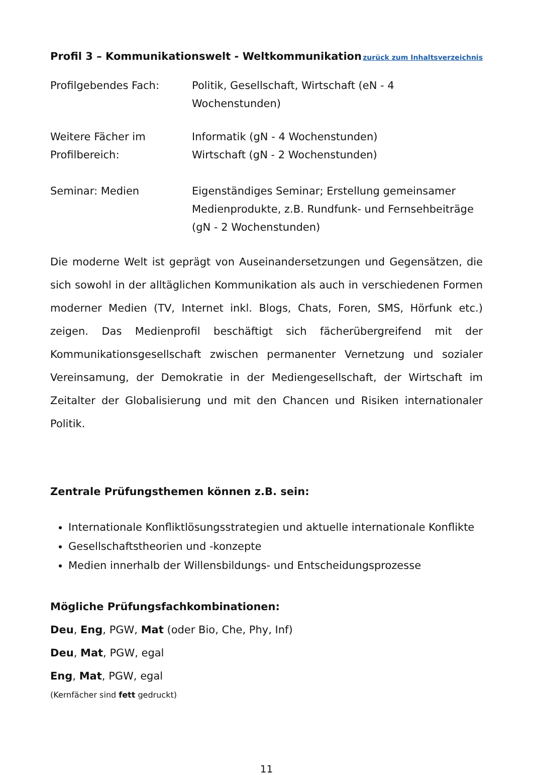Profil 3 – Kommunikationswelt - Weltkommunikation zurück zum Inhaltsverzeichnis
Profilgebendes Fach: Politik, Gesellschaft, Wirtschaft (eN - 4 Wochenstunden)
Weitere Fächer im Profilbereich:
Informatik (gN - 4 Wochenstunden)
Wirtschaft (gN - 2 Wochenstunden)
Seminar: Medien Eigenständiges Seminar; Erstellung gemeinsamer Medienprodukte, z.B. Rundfunk- und Fernsehbeiträge
(gN - 2 Wochenstunden)
Die moderne Welt ist geprägt von Auseinandersetzungen und Gegensätzen, die sich sowohl in der alltäglichen Kommunikation als auch in verschiedenen Formen moderner Medien (TV, Internet inkl. Blogs, Chats, Foren, SMS, Hörfunk etc.) zeigen. Das Medienprofil beschäftigt sich fächerübergreifend mit der Kommunikationsgesellschaft zwischen permanenter Vernetzung und sozialer Vereinsamung, der Demokratie in der Mediengesellschaft, der Wirtschaft im Zeitalter der Globalisierung und mit den Chancen und Risiken internationaler Politik.
Zentrale Prüfungsthemen können z.B. sein:
Internationale Konfliktlösungsstrategien und aktuelle internationale Konflikte
Gesellschaftstheorien und -konzepte
Medien innerhalb der Willensbildungs- und Entscheidungsprozesse
Mögliche Prüfungsfachkombinationen:
Deu, Eng, PGW, Mat (oder Bio, Che, Phy, Inf)
Deu, Mat, PGW, egal
Eng, Mat, PGW, egal
(Kernfächer sind fett gedruckt)
11